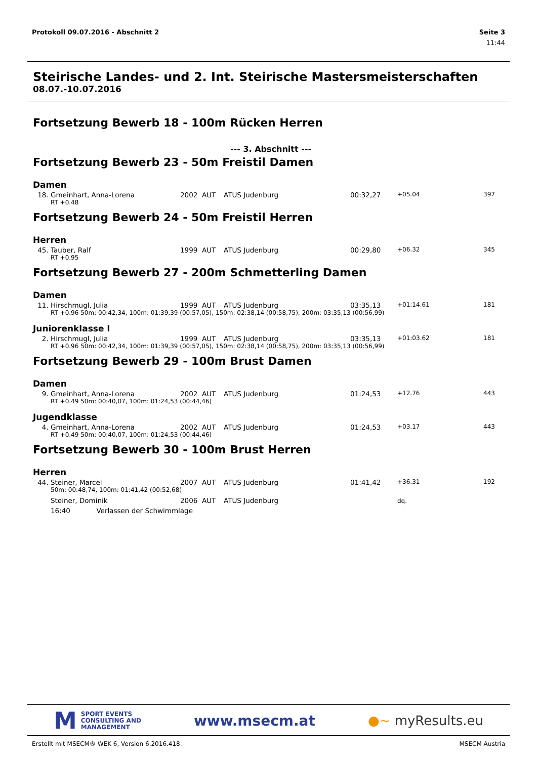Protokoll 09.07.2016 - Abschnitt 2
Seite 3
11:44
Steirische Landes- und 2. Int. Steirische Mastersmeisterschaften
08.07.-10.07.2016
Fortsetzung Bewerb 18 - 100m Rücken Herren
--- 3. Abschnitt ---
Fortsetzung Bewerb 23 - 50m Freistil Damen
Damen
| 18. | Gmeinhart, Anna-Lorena | 2002 | AUT | ATUS Judenburg | 00:32,27 | +05.04 | 397 |
| | RT +0.48 | | | | | | |
Fortsetzung Bewerb 24 - 50m Freistil Herren
Herren
| 45. | Tauber, Ralf | 1999 | AUT | ATUS Judenburg | 00:29,80 | +06.32 | 345 |
| | RT +0.95 | | | | | | |
Fortsetzung Bewerb 27 - 200m Schmetterling Damen
Damen
| 11. | Hirschmugl, Julia | 1999 | AUT | ATUS Judenburg | 03:35,13 | +01:14.61 | 181 |
| | RT +0.96 50m: 00:42,34, 100m: 01:39,39 (00:57,05), 150m: 02:38,14 (00:58,75), 200m: 03:35,13 (00:56,99) | | | | | | |
Juniorenklasse I
| 2. | Hirschmugl, Julia | 1999 | AUT | ATUS Judenburg | 03:35,13 | +01:03.62 | 181 |
| | RT +0.96 50m: 00:42,34, 100m: 01:39,39 (00:57,05), 150m: 02:38,14 (00:58,75), 200m: 03:35,13 (00:56,99) | | | | | | |
Fortsetzung Bewerb 29 - 100m Brust Damen
Damen
| 9. | Gmeinhart, Anna-Lorena | 2002 | AUT | ATUS Judenburg | 01:24,53 | +12.76 | 443 |
| | RT +0.49 50m: 00:40,07, 100m: 01:24,53 (00:44,46) | | | | | | |
Jugendklasse
| 4. | Gmeinhart, Anna-Lorena | 2002 | AUT | ATUS Judenburg | 01:24,53 | +03.17 | 443 |
| | RT +0.49 50m: 00:40,07, 100m: 01:24,53 (00:44,46) | | | | | | |
Fortsetzung Bewerb 30 - 100m Brust Herren
Herren
| 44. | Steiner, Marcel | 2007 | AUT | ATUS Judenburg | 01:41,42 | +36.31 | 192 |
| | 50m: 00:48,74, 100m: 01:41,42 (00:52,68) | | | | | | |
| | Steiner, Dominik | 2006 | AUT | ATUS Judenburg | | dq. | |
| | 16:40 Verlassen der Schwimmlage | | | | | | |
M SPORT EVENTS
CONSULTING AND
MANAGEMENT
www.msecm.at ●~ myResults.eu
Erstellt mit MSECM® WEK 6, Version 6.2016.418.
MSECM Austria